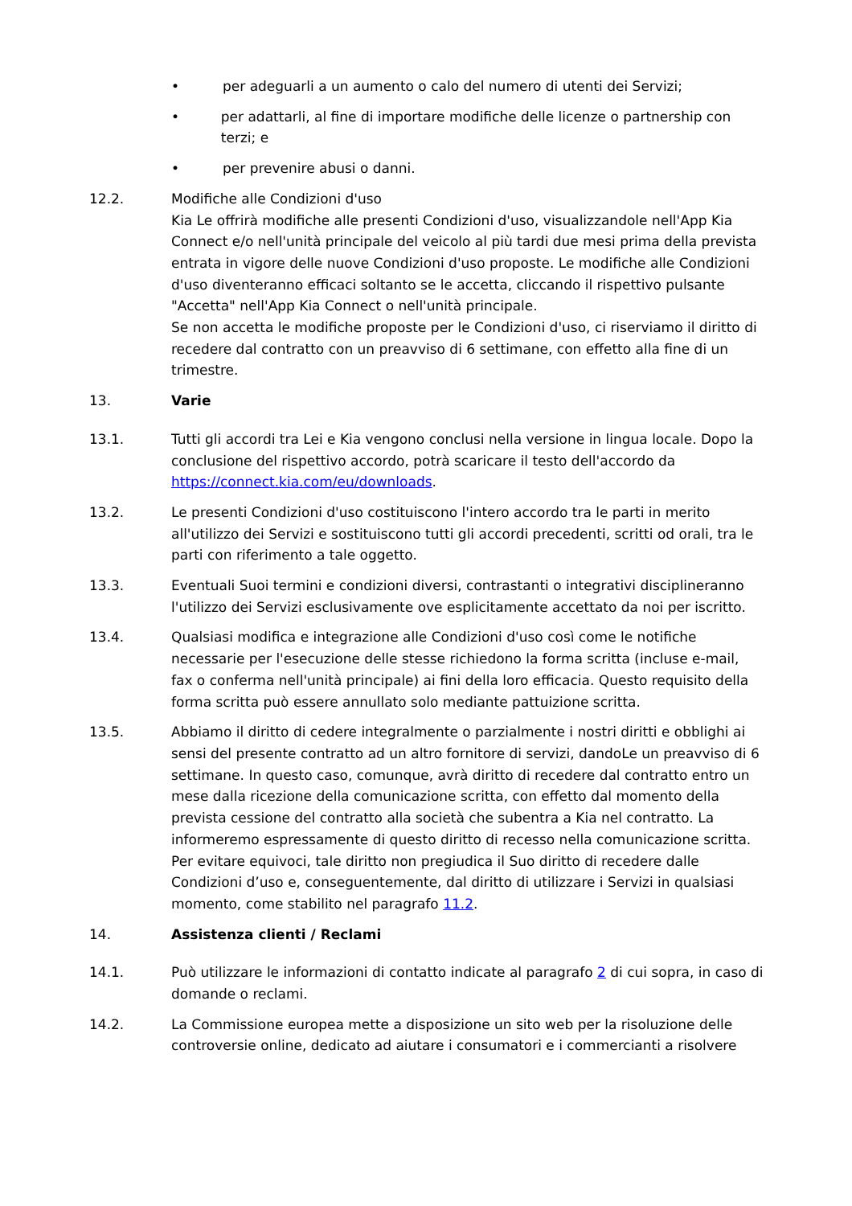• per adeguarli a un aumento o calo del numero di utenti dei Servizi;
• per adattarli, al fine di importare modifiche delle licenze o partnership con terzi; e
• per prevenire abusi o danni.
12.2. Modifiche alle Condizioni d'uso
Kia Le offrirà modifiche alle presenti Condizioni d'uso, visualizzandole nell'App Kia Connect e/o nell'unità principale del veicolo al più tardi due mesi prima della prevista entrata in vigore delle nuove Condizioni d'uso proposte. Le modifiche alle Condizioni d'uso diventeranno efficaci soltanto se le accetta, cliccando il rispettivo pulsante "Accetta" nell'App Kia Connect o nell'unità principale.
Se non accetta le modifiche proposte per le Condizioni d'uso, ci riserviamo il diritto di recedere dal contratto con un preavviso di 6 settimane, con effetto alla fine di un trimestre.
13. Varie
13.1. Tutti gli accordi tra Lei e Kia vengono conclusi nella versione in lingua locale. Dopo la conclusione del rispettivo accordo, potrà scaricare il testo dell'accordo da https://connect.kia.com/eu/downloads.
13.2. Le presenti Condizioni d'uso costituiscono l'intero accordo tra le parti in merito all'utilizzo dei Servizi e sostituiscono tutti gli accordi precedenti, scritti od orali, tra le parti con riferimento a tale oggetto.
13.3. Eventuali Suoi termini e condizioni diversi, contrastanti o integrativi disciplineranno l'utilizzo dei Servizi esclusivamente ove esplicitamente accettato da noi per iscritto.
13.4. Qualsiasi modifica e integrazione alle Condizioni d'uso così come le notifiche necessarie per l'esecuzione delle stesse richiedono la forma scritta (incluse e-mail, fax o conferma nell'unità principale) ai fini della loro efficacia. Questo requisito della forma scritta può essere annullato solo mediante pattuizione scritta.
13.5. Abbiamo il diritto di cedere integralmente o parzialmente i nostri diritti e obblighi ai sensi del presente contratto ad un altro fornitore di servizi, dandoLe un preavviso di 6 settimane. In questo caso, comunque, avrà diritto di recedere dal contratto entro un mese dalla ricezione della comunicazione scritta, con effetto dal momento della prevista cessione del contratto alla società che subentra a Kia nel contratto. La informeremo espressamente di questo diritto di recesso nella comunicazione scritta.
Per evitare equivoci, tale diritto non pregiudica il Suo diritto di recedere dalle Condizioni d’uso e, conseguentemente, dal diritto di utilizzare i Servizi in qualsiasi momento, come stabilito nel paragrafo 11.2.
14. Assistenza clienti / Reclami
14.1. Può utilizzare le informazioni di contatto indicate al paragrafo 2 di cui sopra, in caso di domande o reclami.
14.2. La Commissione europea mette a disposizione un sito web per la risoluzione delle controversie online, dedicato ad aiutare i consumatori e i commercianti a risolvere